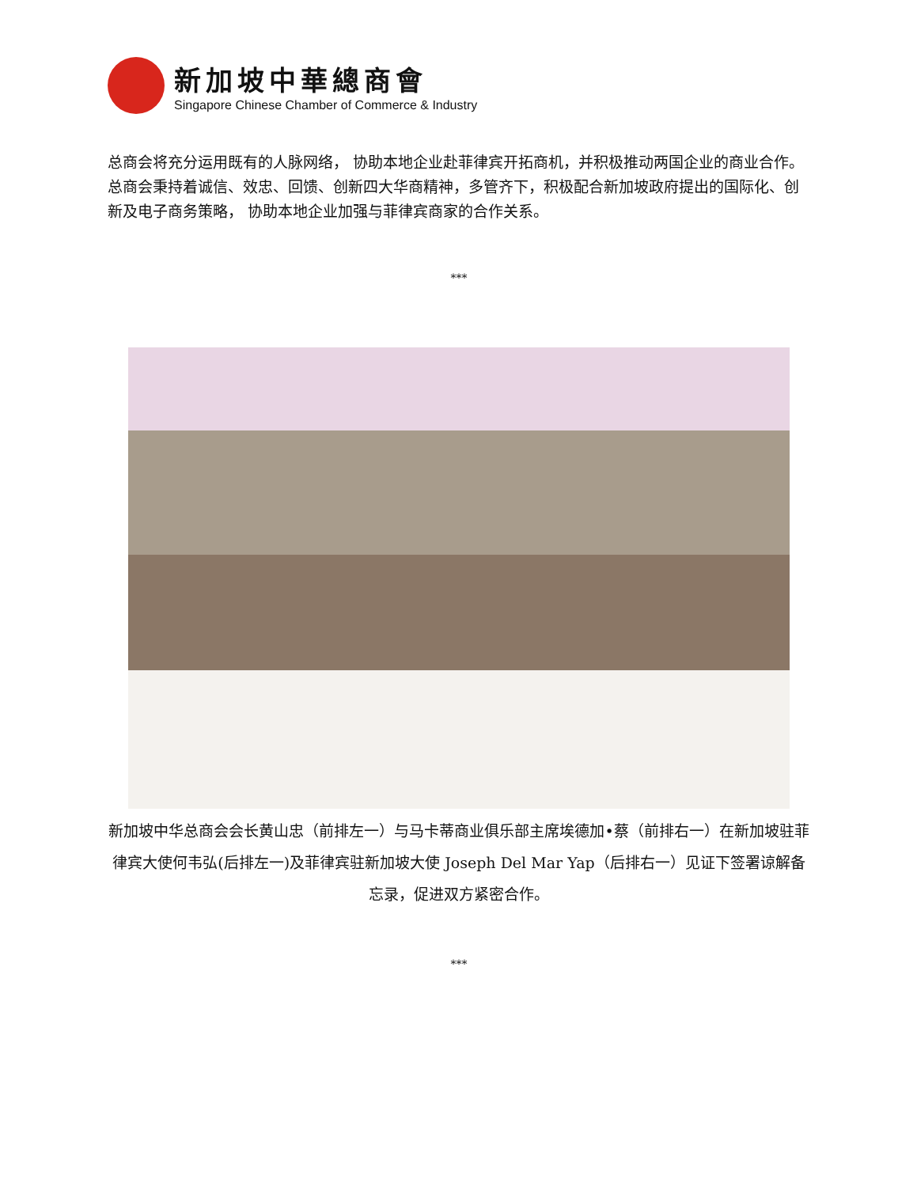新加坡中華總商會
Singapore Chinese Chamber of Commerce & Industry
总商会将充分运用既有的人脉网络， 协助本地企业赴菲律宾开拓商机，并积极推动两国企业的商业合作。总商会秉持着诚信、效忠、回馈、创新四大华商精神，多管齐下，积极配合新加坡政府提出的国际化、创新及电子商务策略， 协助本地企业加强与菲律宾商家的合作关系。
***
新加坡中华总商会会长黄山忠（前排左一）与马卡蒂商业俱乐部主席埃德加•蔡（前排右一）在新加坡驻菲律宾大使何韦弘(后排左一)及菲律宾驻新加坡大使 Joseph Del Mar Yap（后排右一）见证下签署谅解备忘录，促进双方紧密合作。
***